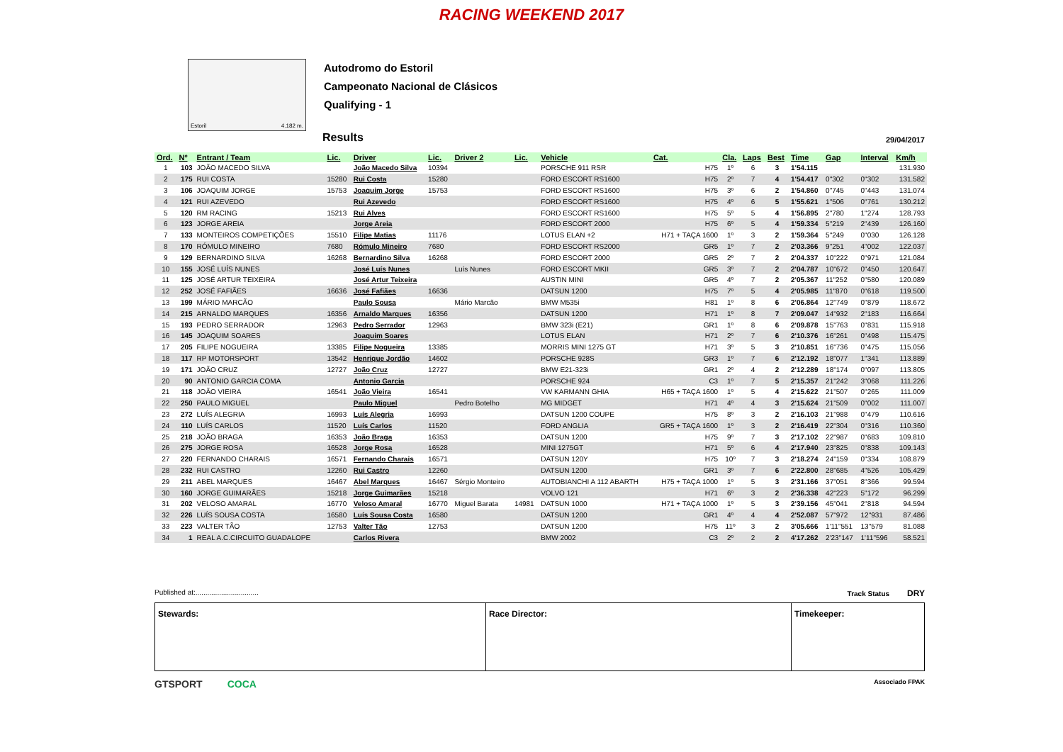RACING WEEKEND 2017
Estoril 4.182 m.
Autodromo do Estoril
Campeonato Nacional de Clásicos
Qualifying - 1
Results 29/04/2017
| Ord. | Nº | Entrant / Team | Lic. | Driver | Lic. | Driver 2 | Lic. | Vehicle | Cat. | Cla. | Laps | Best | Time | Gap | Interval | Km/h |
| --- | --- | --- | --- | --- | --- | --- | --- | --- | --- | --- | --- | --- | --- | --- | --- | --- |
| 1 | 103 | JOÃO MACEDO SILVA | | João Macedo Silva | 10394 | | | PORSCHE 911 RSR | H75 | 1º | 6 | 3 | 1'54.115 | | | 131.930 |
| 2 | 175 | RUI COSTA | 15280 | Rui Costa | 15280 | | | FORD ESCORT RS1600 | H75 | 2º | 7 | 4 | 1'54.417 | 0"302 | 0"302 | 131.582 |
| 3 | 106 | JOAQUIM JORGE | 15753 | Joaquim Jorge | 15753 | | | FORD ESCORT RS1600 | H75 | 3º | 6 | 2 | 1'54.860 | 0"745 | 0"443 | 131.074 |
| 4 | 121 | RUI AZEVEDO | | Rui Azevedo | | | | FORD ESCORT RS1600 | H75 | 4º | 6 | 5 | 1'55.621 | 1"506 | 0"761 | 130.212 |
| 5 | 120 | RM RACING | 15213 | Rui Alves | | | | FORD ESCORT RS1600 | H75 | 5º | 5 | 4 | 1'56.895 | 2"780 | 1"274 | 128.793 |
| 6 | 123 | JORGE AREIA | | Jorge Areia | | | | FORD ESCORT 2000 | H75 | 6º | 5 | 4 | 1'59.334 | 5"219 | 2"439 | 126.160 |
| 7 | 133 | MONTEIROS COMPETIÇÕES | 15510 | Filipe Matias | 11176 | | | LOTUS ELAN +2 | H71 + TAÇA 1600 | 1º | 3 | 2 | 1'59.364 | 5"249 | 0"030 | 126.128 |
| 8 | 170 | RÓMULO MINEIRO | 7680 | Rómulo Mineiro | 7680 | | | FORD ESCORT RS2000 | GR5 | 1º | 7 | 2 | 2'03.366 | 9"251 | 4"002 | 122.037 |
| 9 | 129 | BERNARDINO SILVA | 16268 | Bernardino Silva | 16268 | | | FORD ESCORT 2000 | GR5 | 2º | 7 | 2 | 2'04.337 | 10"222 | 0"971 | 121.084 |
| 10 | 155 | JOSÉ LUÍS NUNES | | José Luís Nunes | | Luís Nunes | | FORD ESCORT MKII | GR5 | 3º | 7 | 2 | 2'04.787 | 10"672 | 0"450 | 120.647 |
| 11 | 125 | JOSÉ ARTUR TEIXEIRA | | José Artur Teixeira | | | | AUSTIN MINI | GR5 | 4º | 7 | 2 | 2'05.367 | 11"252 | 0"580 | 120.089 |
| 12 | 252 | JOSÉ FAFIÃES | 16636 | José Fafiães | 16636 | | | DATSUN 1200 | H75 | 7º | 5 | 4 | 2'05.985 | 11"870 | 0"618 | 119.500 |
| 13 | 199 | MÁRIO MARCÃO | | Paulo Sousa | | Mário Marcão | | BMW M535i | H81 | 1º | 8 | 6 | 2'06.864 | 12"749 | 0"879 | 118.672 |
| 14 | 215 | ARNALDO MARQUES | 16356 | Arnaldo Marques | 16356 | | | DATSUN 1200 | H71 | 1º | 8 | 7 | 2'09.047 | 14"932 | 2"183 | 116.664 |
| 15 | 193 | PEDRO SERRADOR | 12963 | Pedro Serrador | 12963 | | | BMW 323i (E21) | GR1 | 1º | 8 | 6 | 2'09.878 | 15"763 | 0"831 | 115.918 |
| 16 | 145 | JOAQUIM SOARES | | Joaquim Soares | | | | LOTUS ELAN | H71 | 2º | 7 | 6 | 2'10.376 | 16"261 | 0"498 | 115.475 |
| 17 | 205 | FILIPE NOGUEIRA | 13385 | Filipe Nogueira | 13385 | | | MORRIS MINI 1275 GT | H71 | 3º | 5 | 3 | 2'10.851 | 16"736 | 0"475 | 115.056 |
| 18 | 117 | RP MOTORSPORT | 13542 | Henrique Jordão | 14602 | | | PORSCHE 928S | GR3 | 1º | 7 | 6 | 2'12.192 | 18"077 | 1"341 | 113.889 |
| 19 | 171 | JOÃO CRUZ | 12727 | João Cruz | 12727 | | | BMW E21-323i | GR1 | 2º | 4 | 2 | 2'12.289 | 18"174 | 0"097 | 113.805 |
| 20 | 90 | ANTONIO GARCIA COMA | | Antonio Garcia | | | | PORSCHE 924 | C3 | 1º | 7 | 5 | 2'15.357 | 21"242 | 3"068 | 111.226 |
| 21 | 118 | JOÃO VIEIRA | 16541 | João Vieira | 16541 | | | VW KARMANN GHIA | H65 + TAÇA 1600 | 1º | 5 | 4 | 2'15.622 | 21"507 | 0"265 | 111.009 |
| 22 | 250 | PAULO MIGUEL | | Paulo Miguel | | Pedro Botelho | | MG MIDGET | H71 | 4º | 4 | 3 | 2'15.624 | 21"509 | 0"002 | 111.007 |
| 23 | 272 | LUÍS ALEGRIA | 16993 | Luís Alegria | 16993 | | | DATSUN 1200 COUPE | H75 | 8º | 3 | 2 | 2'16.103 | 21"988 | 0"479 | 110.616 |
| 24 | 110 | LUÍS CARLOS | 11520 | Luís Carlos | 11520 | | | FORD ANGLIA | GR5 + TAÇA 1600 | 1º | 3 | 2 | 2'16.419 | 22"304 | 0"316 | 110.360 |
| 25 | 218 | JOÃO BRAGA | 16353 | João Braga | 16353 | | | DATSUN 1200 | H75 | 9º | 7 | 3 | 2'17.102 | 22"987 | 0"683 | 109.810 |
| 26 | 275 | JORGE ROSA | 16528 | Jorge Rosa | 16528 | | | MINI 1275GT | H71 | 5º | 6 | 4 | 2'17.940 | 23"825 | 0"838 | 109.143 |
| 27 | 220 | FERNANDO CHARAIS | 16571 | Fernando Charais | 16571 | | | DATSUN 120Y | H75 | 10º | 7 | 3 | 2'18.274 | 24"159 | 0"334 | 108.879 |
| 28 | 232 | RUI CASTRO | 12260 | Rui Castro | 12260 | | | DATSUN 1200 | GR1 | 3º | 7 | 6 | 2'22.800 | 28"685 | 4"526 | 105.429 |
| 29 | 211 | ABEL MARQUES | 16467 | Abel Marques | 16467 | Sérgio Monteiro | | AUTOBIANCHI A 112 ABARTH | H75 + TAÇA 1000 | 1º | 5 | 3 | 2'31.166 | 37"051 | 8"366 | 99.594 |
| 30 | 160 | JORGE GUIMARÃES | 15218 | Jorge Guimarães | 15218 | | | VOLVO 121 | H71 | 6º | 3 | 2 | 2'36.338 | 42"223 | 5"172 | 96.299 |
| 31 | 202 | VELOSO AMARAL | 16770 | Veloso Amaral | 16770 | Miguel Barata | 14981 | DATSUN 1000 | H71 + TAÇA 1000 | 1º | 5 | 3 | 2'39.156 | 45"041 | 2"818 | 94.594 |
| 32 | 226 | LUÍS SOUSA COSTA | 16580 | Luís Sousa Costa | 16580 | | | DATSUN 1200 | GR1 | 4º | 4 | 4 | 2'52.087 | 57"972 | 12"931 | 87.486 |
| 33 | 223 | VALTER TÃO | 12753 | Valter Tão | 12753 | | | DATSUN 1200 | H75 | 11º | 3 | 2 | 3'05.666 | 1'11"551 | 13"579 | 81.088 |
| 34 | 1 | REAL A.C.CIRCUITO GUADALOPE | | Carlos Rivera | | | | BMW 2002 | C3 | 2º | 2 | 2 | 4'17.262 | 2'23"147 | 1'11"596 | 58.521 |
Published at:................................ Track Status DRY
Stewards: Race Director: Timekeeper:
GTSPORT COCA Associado FPAK